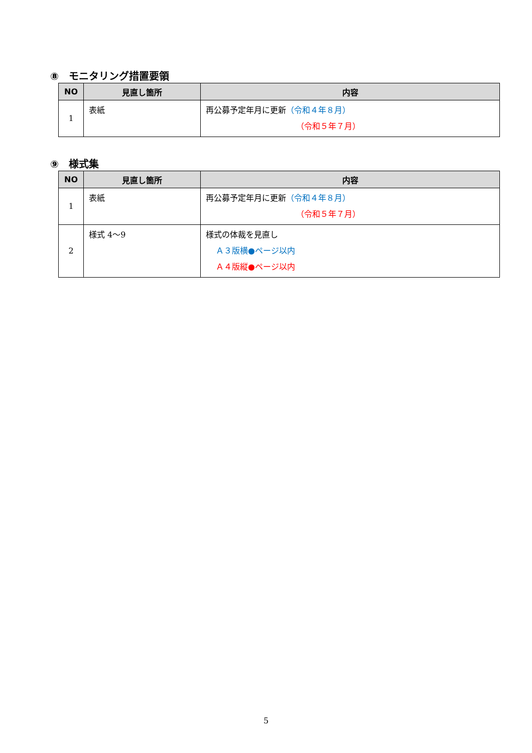⑧　モニタリング措置要領
| NO | 見直し箇所 | 内容 |
| --- | --- | --- |
| 1 | 表紙 | 再公募予定年月に更新 （令和４年８月） （令和５年７月） |
⑨　様式集
| NO | 見直し箇所 | 内容 |
| --- | --- | --- |
| 1 | 表紙 | 再公募予定年月に更新 （令和４年８月） （令和５年７月） |
| 2 | 様式 4～9 | 様式の体裁を見直し Ａ３版横●ページ以内 Ａ４版縦●ページ以内 |
5